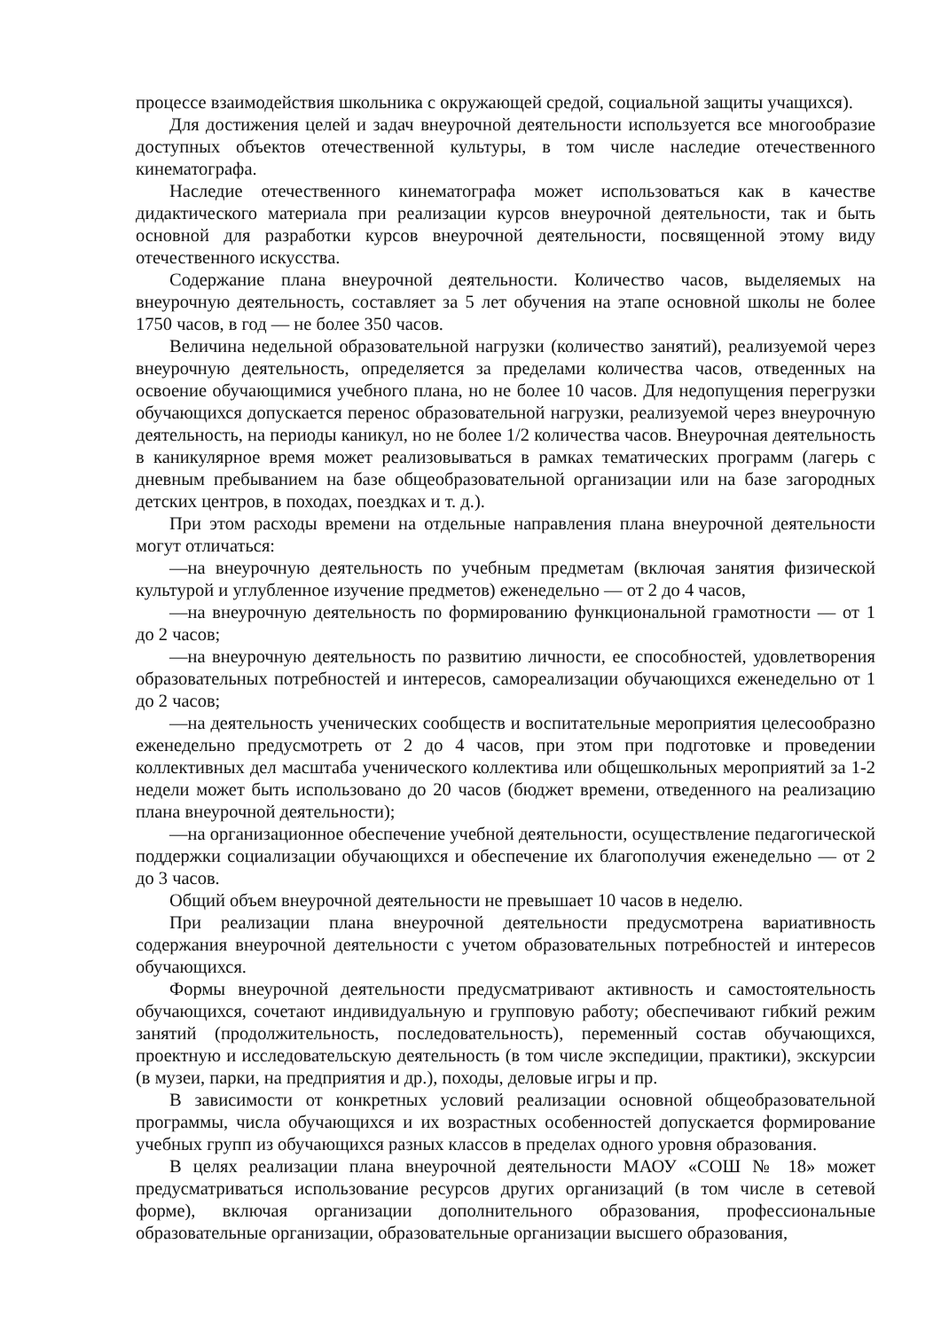процессе взаимодействия школьника с окружающей средой, социальной защиты учащихся).
Для достижения целей и задач внеурочной деятельности используется все многообразие доступных объектов отечественной культуры, в том числе наследие отечественного кинематографа.
Наследие отечественного кинематографа может использоваться как в качестве дидактического материала при реализации курсов внеурочной деятельности, так и быть основной для разработки курсов внеурочной деятельности, посвященной этому виду отечественного искусства.
Содержание плана внеурочной деятельности. Количество часов, выделяемых на внеурочную деятельность, составляет за 5 лет обучения на этапе основной школы не более 1750 часов, в год — не более 350 часов.
Величина недельной образовательной нагрузки (количество занятий), реализуемой через внеурочную деятельность, определяется за пределами количества часов, отведенных на освоение обучающимися учебного плана, но не более 10 часов. Для недопущения перегрузки обучающихся допускается перенос образовательной нагрузки, реализуемой через внеурочную деятельность, на периоды каникул, но не более 1/2 количества часов. Внеурочная деятельность в каникулярное время может реализовываться в рамках тематических программ (лагерь с дневным пребыванием на базе общеобразовательной организации или на базе загородных детских центров, в походах, поездках и т. д.).
При этом расходы времени на отдельные направления плана внеурочной деятельности могут отличаться:
—на внеурочную деятельность по учебным предметам (включая занятия физической культурой и углубленное изучение предметов) еженедельно — от 2 до 4 часов,
—на внеурочную деятельность по формированию функциональной грамотности — от 1 до 2 часов;
—на внеурочную деятельность по развитию личности, ее способностей, удовлетворения образовательных потребностей и интересов, самореализации обучающихся еженедельно от 1 до 2 часов;
—на деятельность ученических сообществ и воспитательные мероприятия целесообразно еженедельно предусмотреть от 2 до 4 часов, при этом при подготовке и проведении коллективных дел масштаба ученического коллектива или общешкольных мероприятий за 1-2 недели может быть использовано до 20 часов (бюджет времени, отведенного на реализацию плана внеурочной деятельности);
—на организационное обеспечение учебной деятельности, осуществление педагогической поддержки социализации обучающихся и обеспечение их благополучия еженедельно — от 2 до 3 часов.
Общий объем внеурочной деятельности не превышает 10 часов в неделю.
При реализации плана внеурочной деятельности предусмотрена вариативность содержания внеурочной деятельности с учетом образовательных потребностей и интересов обучающихся.
Формы внеурочной деятельности предусматривают активность и самостоятельность обучающихся, сочетают индивидуальную и групповую работу; обеспечивают гибкий режим занятий (продолжительность, последовательность), переменный состав обучающихся, проектную и исследовательскую деятельность (в том числе экспедиции, практики), экскурсии (в музеи, парки, на предприятия и др.), походы, деловые игры и пр.
В зависимости от конкретных условий реализации основной общеобразовательной программы, числа обучающихся и их возрастных особенностей допускается формирование учебных групп из обучающихся разных классов в пределах одного уровня образования.
В целях реализации плана внеурочной деятельности МАОУ «СОШ № 18» может предусматриваться использование ресурсов других организаций (в том числе в сетевой форме), включая организации дополнительного образования, профессиональные образовательные организации, образовательные организации высшего образования,